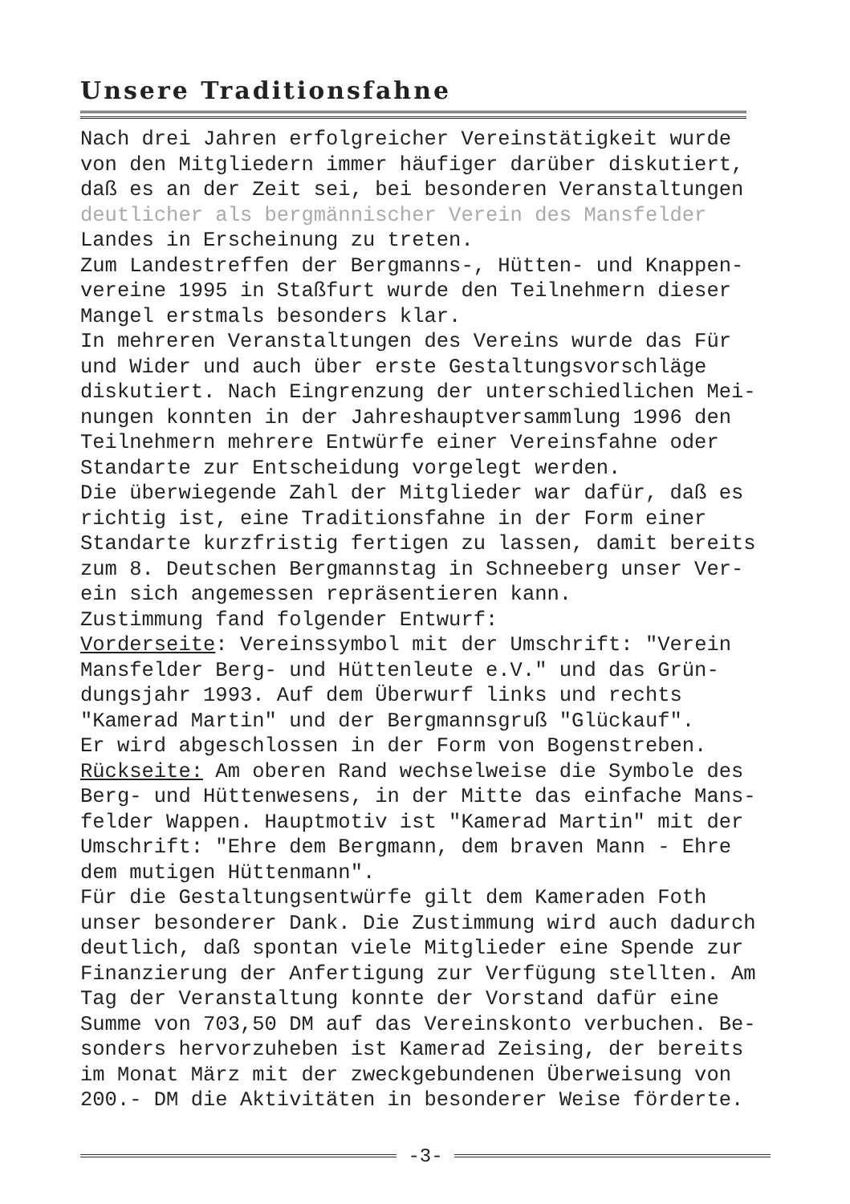Unsere Traditionsfahne
Nach drei Jahren erfolgreicher Vereinstätigkeit wurde
von den Mitgliedern immer häufiger darüber diskutiert,
daß es an der Zeit sei, bei besonderen Veranstaltungen
deutlicher als bergmännischer Verein des Mansfelder
Landes in Erscheinung zu treten.
Zum Landestreffen der Bergmanns-, Hütten- und Knappen-
vereine 1995 in Staßfurt wurde den Teilnehmern dieser
Mangel erstmals besonders klar.
In mehreren Veranstaltungen des Vereins wurde das Für
und Wider und auch über erste Gestaltungsvorschläge
diskutiert. Nach Eingrenzung der unterschiedlichen Mei-
nungen konnten in der Jahreshauptversammlung 1996 den
Teilnehmern mehrere Entwürfe einer Vereinsfahne oder
Standarte zur Entscheidung vorgelegt werden.
Die überwiegende Zahl der Mitglieder war dafür, daß es
richtig ist, eine Traditionsfahne in der Form einer
Standarte kurzfristig fertigen zu lassen, damit bereits
zum 8. Deutschen Bergmannstag in Schneeberg unser Ver-
ein sich angemessen repräsentieren kann.
Zustimmung fand folgender Entwurf:
Vorderseite: Vereinssymbol mit der Umschrift: "Verein
Mansfelder Berg- und Hüttenleute e.V." und das Grün-
dungsjahr 1993. Auf dem Überwurf links und rechts
"Kamerad Martin" und der Bergmannsgruß "Glückauf".
Er wird abgeschlossen in der Form von Bogenstreben.
Rückseite: Am oberen Rand wechselweise die Symbole des
Berg- und Hüttenwesens, in der Mitte das einfache Mans-
felder Wappen. Hauptmotiv ist "Kamerad Martin" mit der
Umschrift: "Ehre dem Bergmann, dem braven Mann - Ehre
dem mutigen Hüttenmann".
Für die Gestaltungsentwürfe gilt dem Kameraden Foth
unser besonderer Dank. Die Zustimmung wird auch dadurch
deutlich, daß spontan viele Mitglieder eine Spende zur
Finanzierung der Anfertigung zur Verfügung stellten. Am
Tag der Veranstaltung konnte der Vorstand dafür eine
Summe von 703,50 DM auf das Vereinskonto verbuchen. Be-
sonders hervorzuheben ist Kamerad Zeising, der bereits
im Monat März mit der zweckgebundenen Überweisung von
200.- DM die Aktivitäten in besonderer Weise förderte.
-3-